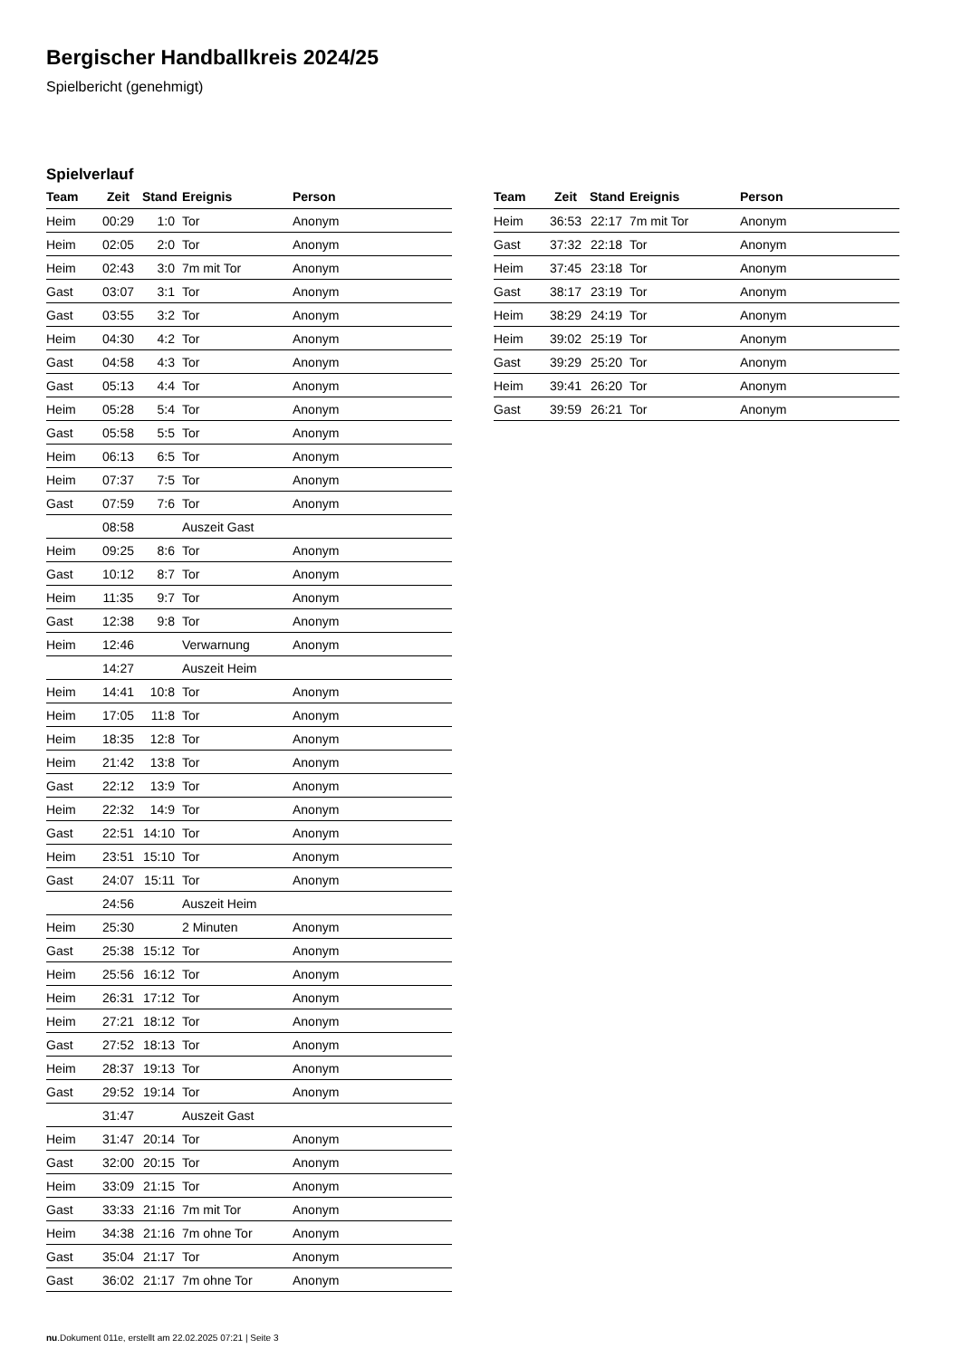Bergischer Handballkreis 2024/25
Spielbericht (genehmigt)
Spielverlauf
| Team | Zeit | Stand | Ereignis | Person |
| --- | --- | --- | --- | --- |
| Heim | 00:29 | 1:0 | Tor | Anonym |
| Heim | 02:05 | 2:0 | Tor | Anonym |
| Heim | 02:43 | 3:0 | 7m mit Tor | Anonym |
| Gast | 03:07 | 3:1 | Tor | Anonym |
| Gast | 03:55 | 3:2 | Tor | Anonym |
| Heim | 04:30 | 4:2 | Tor | Anonym |
| Gast | 04:58 | 4:3 | Tor | Anonym |
| Gast | 05:13 | 4:4 | Tor | Anonym |
| Heim | 05:28 | 5:4 | Tor | Anonym |
| Gast | 05:58 | 5:5 | Tor | Anonym |
| Heim | 06:13 | 6:5 | Tor | Anonym |
| Heim | 07:37 | 7:5 | Tor | Anonym |
| Gast | 07:59 | 7:6 | Tor | Anonym |
| | 08:58 | | Auszeit Gast | |
| Heim | 09:25 | 8:6 | Tor | Anonym |
| Gast | 10:12 | 8:7 | Tor | Anonym |
| Heim | 11:35 | 9:7 | Tor | Anonym |
| Gast | 12:38 | 9:8 | Tor | Anonym |
| Heim | 12:46 | | Verwarnung | Anonym |
| | 14:27 | | Auszeit Heim | |
| Heim | 14:41 | 10:8 | Tor | Anonym |
| Heim | 17:05 | 11:8 | Tor | Anonym |
| Heim | 18:35 | 12:8 | Tor | Anonym |
| Heim | 21:42 | 13:8 | Tor | Anonym |
| Gast | 22:12 | 13:9 | Tor | Anonym |
| Heim | 22:32 | 14:9 | Tor | Anonym |
| Gast | 22:51 | 14:10 | Tor | Anonym |
| Heim | 23:51 | 15:10 | Tor | Anonym |
| Gast | 24:07 | 15:11 | Tor | Anonym |
| | 24:56 | | Auszeit Heim | |
| Heim | 25:30 | | 2 Minuten | Anonym |
| Gast | 25:38 | 15:12 | Tor | Anonym |
| Heim | 25:56 | 16:12 | Tor | Anonym |
| Heim | 26:31 | 17:12 | Tor | Anonym |
| Heim | 27:21 | 18:12 | Tor | Anonym |
| Gast | 27:52 | 18:13 | Tor | Anonym |
| Heim | 28:37 | 19:13 | Tor | Anonym |
| Gast | 29:52 | 19:14 | Tor | Anonym |
| | 31:47 | | Auszeit Gast | |
| Heim | 31:47 | 20:14 | Tor | Anonym |
| Gast | 32:00 | 20:15 | Tor | Anonym |
| Heim | 33:09 | 21:15 | Tor | Anonym |
| Gast | 33:33 | 21:16 | 7m mit Tor | Anonym |
| Heim | 34:38 | 21:16 | 7m ohne Tor | Anonym |
| Gast | 35:04 | 21:17 | Tor | Anonym |
| Gast | 36:02 | 21:17 | 7m ohne Tor | Anonym |
| Team | Zeit | Stand | Ereignis | Person |
| --- | --- | --- | --- | --- |
| Heim | 36:53 | 22:17 | 7m mit Tor | Anonym |
| Gast | 37:32 | 22:18 | Tor | Anonym |
| Heim | 37:45 | 23:18 | Tor | Anonym |
| Gast | 38:17 | 23:19 | Tor | Anonym |
| Heim | 38:29 | 24:19 | Tor | Anonym |
| Heim | 39:02 | 25:19 | Tor | Anonym |
| Gast | 39:29 | 25:20 | Tor | Anonym |
| Heim | 39:41 | 26:20 | Tor | Anonym |
| Gast | 39:59 | 26:21 | Tor | Anonym |
nu.Dokument 011e, erstellt am 22.02.2025 07:21 | Seite 3